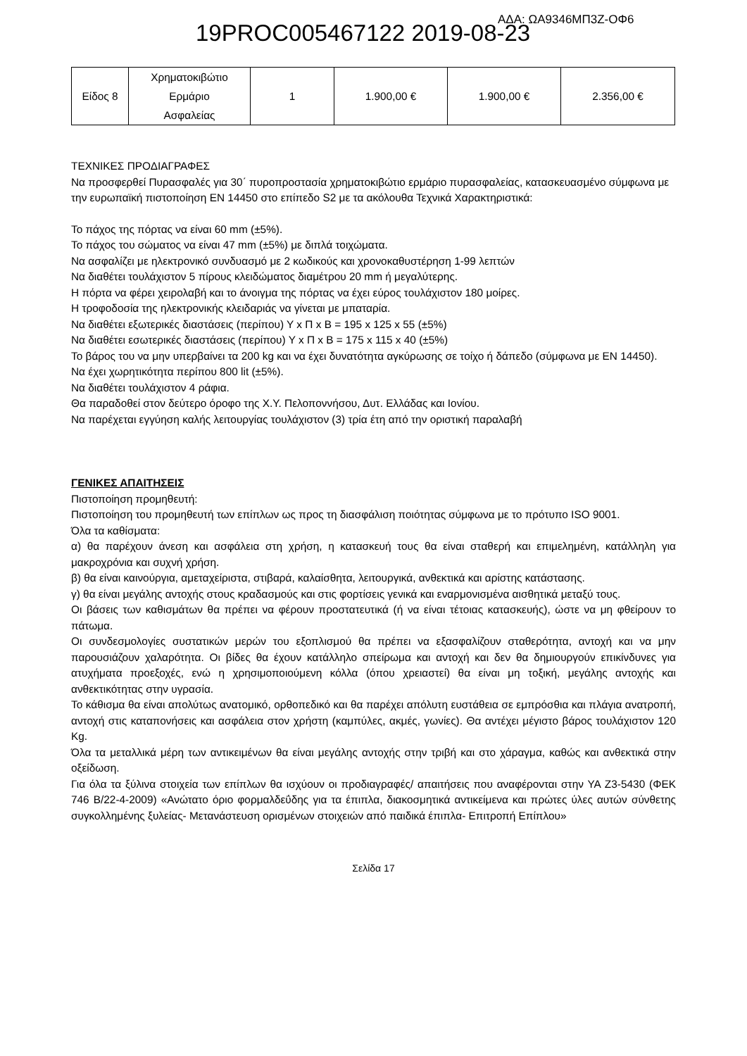19PROC005467122 2019-08-23 ΑΔΑ: ΩΑ9346ΜΠ3Ζ-ΟΦ6
| Είδος 8 | Χρηματοκιβώτιο Ερμάριο Ασφαλείας | 1 | 1.900,00 € | 1.900,00 € | 2.356,00 € |
ΤΕΧΝΙΚΕΣ ΠΡΟΔΙΑΓΡΑΦΕΣ
Να προσφερθεί Πυρασφαλές για 30΄ πυροπροστασία χρηματοκιβώτιο ερμάριο πυρασφαλείας, κατασκευασμένο σύμφωνα με την ευρωπαϊκή πιστοποίηση EN 14450 στο επίπεδο S2 με τα ακόλουθα Τεχνικά Χαρακτηριστικά:
Το πάχος της πόρτας να είναι 60 mm (±5%).
Το πάχος του σώματος να είναι 47 mm (±5%) με διπλά τοιχώματα.
Να ασφαλίζει με ηλεκτρονικό συνδυασμό με 2 κωδικούς και χρονοκαθυστέρηση 1-99 λεπτών
Να διαθέτει τουλάχιστον 5 πίρους κλειδώματος διαμέτρου 20 mm ή μεγαλύτερης.
Η πόρτα να φέρει χειρολαβή και το άνοιγμα της πόρτας να έχει εύρος τουλάχιστον 180 μοίρες.
Η τροφοδοσία της ηλεκτρονικής κλειδαριάς να γίνεται με μπαταρία.
Να διαθέτει εξωτερικές διαστάσεις (περίπου) Υ x Π x Β = 195 x 125 x 55 (±5%)
Να διαθέτει εσωτερικές διαστάσεις (περίπου) Υ x Π x Β = 175 x 115 x 40 (±5%)
Το βάρος του να μην υπερβαίνει τα 200 kg και να έχει δυνατότητα αγκύρωσης σε τοίχο ή δάπεδο (σύμφωνα με EN 14450).
Να έχει χωρητικότητα περίπου 800 lit (±5%).
Να διαθέτει τουλάχιστον 4 ράφια.
Θα παραδοθεί στον δεύτερο όροφο της Χ.Υ. Πελοποννήσου, Δυτ. Ελλάδας και Ιονίου.
Να παρέχεται εγγύηση καλής λειτουργίας τουλάχιστον (3) τρία έτη από την οριστική παραλαβή
ΓΕΝΙΚΕΣ ΑΠΑΙΤΗΣΕΙΣ
Πιστοποίηση προμηθευτή:
Πιστοποίηση του προμηθευτή των επίπλων ως προς τη διασφάλιση ποιότητας σύμφωνα με το πρότυπο ISO 9001.
Όλα τα καθίσματα:
α) θα παρέχουν άνεση και ασφάλεια στη χρήση, η κατασκευή τους θα είναι σταθερή και επιμελημένη, κατάλληλη για μακροχρόνια και συχνή χρήση.
β) θα είναι καινούργια, αμεταχείριστα, στιβαρά, καλαίσθητα, λειτουργικά, ανθεκτικά και αρίστης κατάστασης.
γ) θα είναι μεγάλης αντοχής στους κραδασμούς και στις φορτίσεις γενικά και εναρμονισμένα αισθητικά μεταξύ τους.
Οι βάσεις των καθισμάτων θα πρέπει να φέρουν προστατευτικά (ή να είναι τέτοιας κατασκευής), ώστε να μη φθείρουν το πάτωμα.
Οι συνδεσμολογίες συστατικών μερών του εξοπλισμού θα πρέπει να εξασφαλίζουν σταθερότητα, αντοχή και να μην παρουσιάζουν χαλαρότητα. Οι βίδες θα έχουν κατάλληλο σπείρωμα και αντοχή και δεν θα δημιουργούν επικίνδυνες για ατυχήματα προεξοχές, ενώ η χρησιμοποιούμενη κόλλα (όπου χρειαστεί) θα είναι μη τοξική, μεγάλης αντοχής και ανθεκτικότητας στην υγρασία.
Το κάθισμα θα είναι απολύτως ανατομικό, ορθοπεδικό και θα παρέχει απόλυτη ευστάθεια σε εμπρόσθια και πλάγια ανατροπή, αντοχή στις καταπονήσεις και ασφάλεια στον χρήστη (καμπύλες, ακμές, γωνίες). Θα αντέχει μέγιστο βάρος τουλάχιστον 120 Kg.
Όλα τα μεταλλικά μέρη των αντικειμένων θα είναι μεγάλης αντοχής στην τριβή και στο χάραγμα, καθώς και ανθεκτικά στην οξείδωση.
Για όλα τα ξύλινα στοιχεία των επίπλων θα ισχύουν οι προδιαγραφές/ απαιτήσεις που αναφέρονται στην ΥΑ Ζ3-5430 (ΦΕΚ 746 Β/22-4-2009) «Ανώτατο όριο φορμαλδεΰδης για τα έπιπλα, διακοσμητικά αντικείμενα και πρώτες ύλες αυτών σύνθετης συγκολλημένης ξυλείας- Μετανάστευση ορισμένων στοιχειών από παιδικά έπιπλα- Επιτροπή Επίπλου»
Σελίδα 17